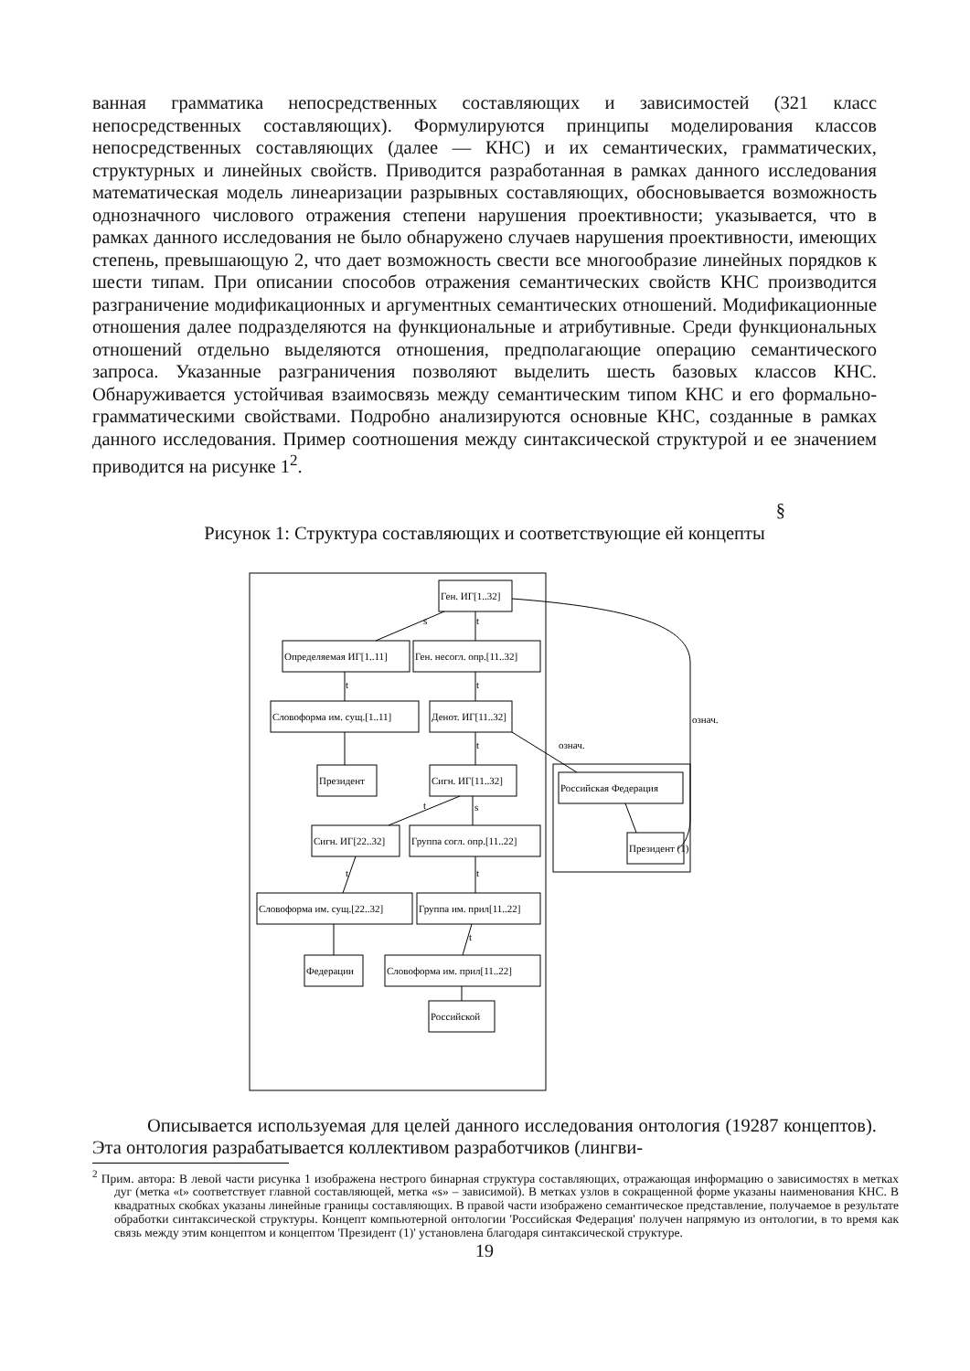ванная грамматика непосредственных составляющих и зависимостей (321 класс непосредственных составляющих). Формулируются принципы моделирования классов непосредственных составляющих (далее — КНС) и их семантических, грамматических, структурных и линейных свойств. Приводится разработанная в рамках данного исследования математическая модель линеаризации разрывных составляющих, обосновывается возможность однозначного числового отражения степени нарушения проективности; указывается, что в рамках данного исследования не было обнаружено случаев нарушения проективности, имеющих степень, превышающую 2, что дает возможность свести все многообразие линейных порядков к шести типам. При описании способов отражения семантических свойств КНС производится разграничение модификационных и аргументных семантических отношений. Модификационные отношения далее подразделяются на функциональные и атрибутивные. Среди функциональных отношений отдельно выделяются отношения, предполагающие операцию семантического запроса. Указанные разграничения позволяют выделить шесть базовых классов КНС. Обнаруживается устойчивая взаимосвязь между семантическим типом КНС и его формально-грамматическими свойствами. Подробно анализируются основные КНС, созданные в рамках данного исследования. Пример соотношения между синтаксической структурой и ее значением приводится на рисунке 1<sup>2</sup>.
§
Рисунок 1: Структура составляющих и соответствующие ей концепты
Ген. ИГ[1..32]
Определяемая ИГ[1..11]
Ген. несогл. опр.[11..32]
Словоформа им. сущ.[1..11]
Денот. ИГ[11..32]
Президент
Сигн. ИГ[11..32]
Сигн. ИГ[22..32]
Группа согл. опр.[11..22]
Словоформа им. сущ.[22..32]
Группа им. прил[11..22]
Федерации
Словоформа им. прил[11..22]
Российской
Российская Федерация
Президент (1)
s
t
t
t
t
t
s
t
t
t
означ.
означ.
Описывается используемая для целей данного исследования онтология (19287 концептов). Эта онтология разрабатывается коллективом разработчиков (лингви-
<sup>2</sup> Прим. автора: В левой части рисунка 1 изображена нестрого бинарная структура составляющих, отражающая информацию о зависимостях в метках дуг (метка «t» соответствует главной составляющей, метка «s» – зависимой). В метках узлов в сокращенной форме указаны наименования КНС. В квадратных скобках указаны линейные границы составляющих. В правой части изображено семантическое представление, получаемое в результате обработки синтаксической структуры. Концепт компьютерной онтологии 'Российская Федерация' получен напрямую из онтологии, в то время как связь между этим концептом и концептом 'Президент (1)' установлена благодаря синтаксической структуре.
19